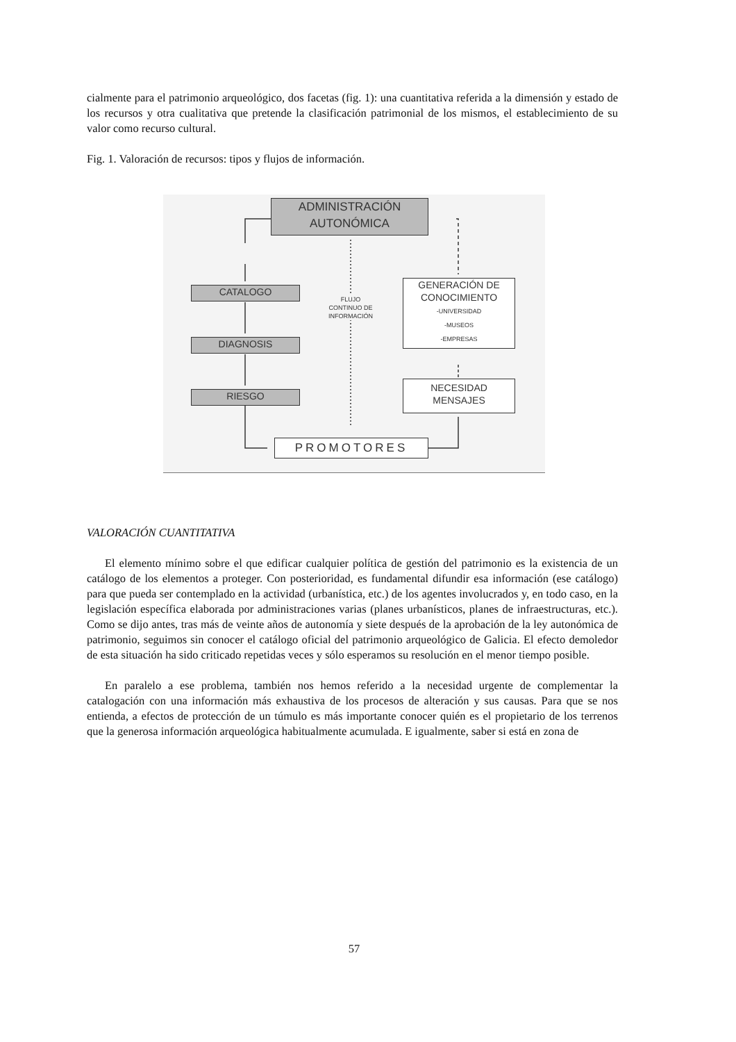cialmente para el patrimonio arqueológico, dos facetas (fig. 1): una cuantitativa referida a la dimensión y estado de los recursos y otra cualitativa que pretende la clasificación patrimonial de los mismos, el establecimiento de su valor como recurso cultural.
Fig. 1. Valoración de recursos: tipos y flujos de información.
ADMINISTRACIÓN
AUTONÓMICA
CATALOGO
DIAGNOSIS
RIESGO
FLUJO
CONTINUO DE
INFORMACIÓN
GENERACIÓN DE
CONOCIMIENTO
-UNIVERSIDAD
-MUSEOS
-EMPRESAS
NECESIDAD
MENSAJES
PROMOTORES
VALORACIÓN CUANTITATIVA
El elemento mínimo sobre el que edificar cualquier política de gestión del patrimonio es la existencia de un catálogo de los elementos a proteger. Con posterioridad, es fundamental difundir esa información (ese catálogo) para que pueda ser contemplado en la actividad (urbanística, etc.) de los agentes involucrados y, en todo caso, en la legislación específica elaborada por administraciones varias (planes urbanísticos, planes de infraestructuras, etc.). Como se dijo antes, tras más de veinte años de autonomía y siete después de la aprobación de la ley autonómica de patrimonio, seguimos sin conocer el catálogo oficial del patrimonio arqueológico de Galicia. El efecto demoledor de esta situación ha sido criticado repetidas veces y sólo esperamos su resolución en el menor tiempo posible.
En paralelo a ese problema, también nos hemos referido a la necesidad urgente de complementar la catalogación con una información más exhaustiva de los procesos de alteración y sus causas. Para que se nos entienda, a efectos de protección de un túmulo es más importante conocer quién es el propietario de los terrenos que la generosa información arqueológica habitualmente acumulada. E igualmente, saber si está en zona de
57